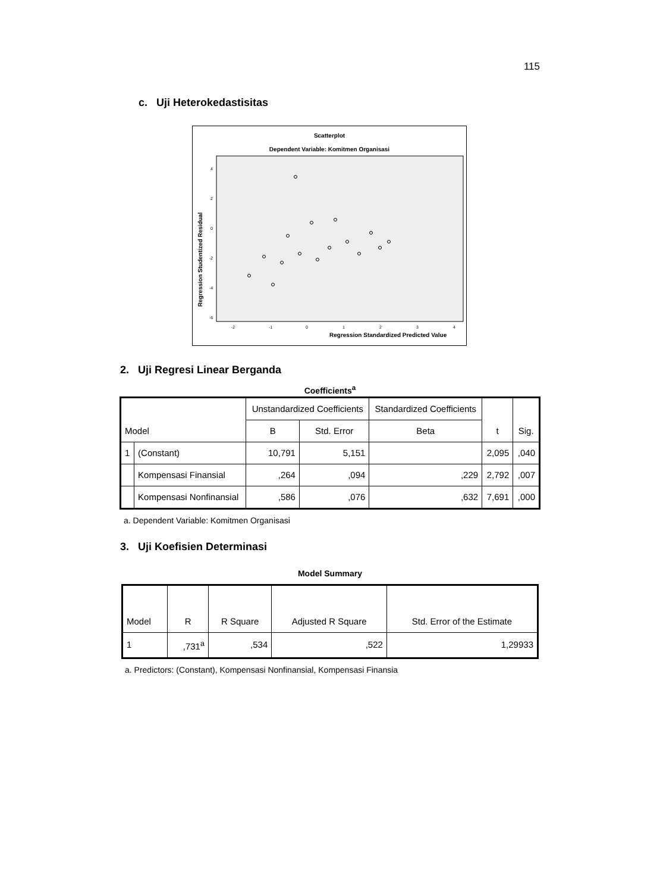115
c. Uji Heterokedastisitas
Scatterplot
Dependent Variable: Komitmen Organisasi
4
2
0
-2
-4
-6
-2
-1
0
1
2
3
4
Regression Standardized Predicted Value
Regression Studentized Residual
2. Uji Regresi Linear Berganda
Coefficients<sup>a</sup>
| Model | | Unstandardized Coefficients | | Standardized Coefficients | t | Sig. |
| --- | --- | --- | --- | --- | --- | --- |
| | | B | Std. Error | Beta | | |
| 1 | (Constant) | 10,791 | 5,151 | | 2,095 | ,040 |
| | Kompensasi Finansial | ,264 | ,094 | ,229 | 2,792 | ,007 |
| | Kompensasi Nonfinansial | ,586 | ,076 | ,632 | 7,691 | ,000 |
a. Dependent Variable: Komitmen Organisasi
3. Uji Koefisien Determinasi
Model Summary
| Model | R | R Square | Adjusted R Square | Std. Error of the Estimate |
| --- | --- | --- | --- | --- |
| 1 | ,731<sup>a</sup> | ,534 | ,522 | 1,29933 |
a. Predictors: (Constant), Kompensasi Nonfinansial, Kompensasi Finansia